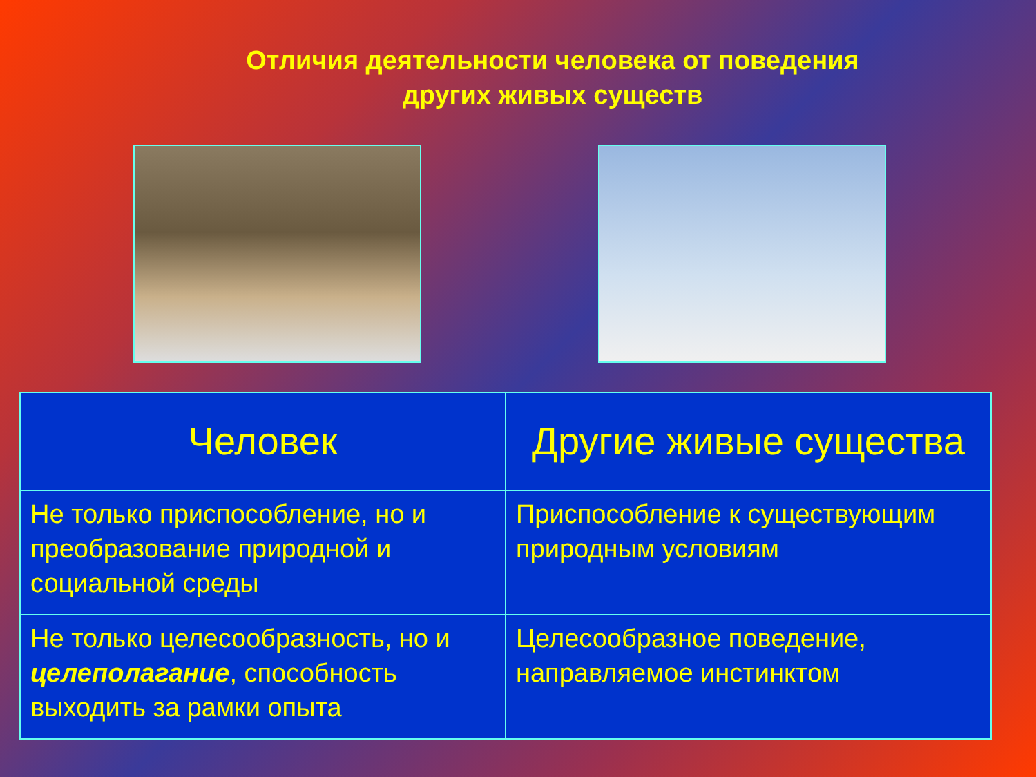Отличия деятельности человека от поведения
других живых существ
| Человек | Другие живые существа |
| --- | --- |
| Не только приспособление, но и преобразование природной и социальной среды | Приспособление к существующим природным условиям |
| Не только целесообразность, но и целеполагание , способность выходить за рамки опыта | Целесообразное поведение, направляемое инстинктом |